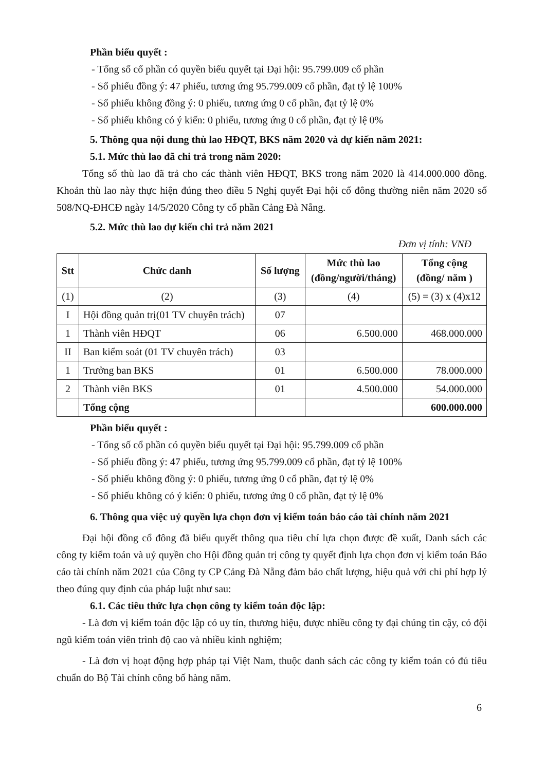Phần biểu quyết :
- Tổng số cổ phần có quyền biểu quyết tại Đại hội: 95.799.009 cổ phần
- Số phiếu đồng ý: 47 phiếu, tương ứng 95.799.009 cổ phần, đạt tỷ lệ 100%
- Số phiếu không đồng ý: 0 phiếu, tương ứng 0 cổ phần, đạt tỷ lệ 0%
- Số phiếu không có ý kiến: 0 phiếu, tương ứng 0 cổ phần, đạt tỷ lệ 0%
5. Thông qua nội dung thù lao HĐQT, BKS năm 2020 và dự kiến năm 2021:
5.1. Mức thù lao đã chi trả trong năm 2020:
Tổng số thù lao đã trả cho các thành viên HĐQT, BKS trong năm 2020 là 414.000.000 đồng. Khoản thù lao này thực hiện đúng theo điều 5 Nghị quyết Đại hội cổ đông thường niên năm 2020 số 508/NQ-ĐHCĐ ngày 14/5/2020 Công ty cổ phần Cảng Đà Nẵng.
5.2. Mức thù lao dự kiến chi trả năm 2021
Đơn vị tính: VNĐ
| Stt | Chức danh | Số lượng | Mức thù lao (đồng/người/tháng) | Tổng cộng (đồng/ năm ) |
| --- | --- | --- | --- | --- |
| (1) | (2) | (3) | (4) | (5) = (3) x (4)x12 |
| I | Hội đồng quản trị(01 TV chuyên trách) | 07 | | |
| 1 | Thành viên HĐQT | 06 | 6.500.000 | 468.000.000 |
| II | Ban kiểm soát (01 TV chuyên trách) | 03 | | |
| 1 | Trưởng ban BKS | 01 | 6.500.000 | 78.000.000 |
| 2 | Thành viên BKS | 01 | 4.500.000 | 54.000.000 |
| | Tổng cộng | | | 600.000.000 |
Phần biểu quyết :
- Tổng số cổ phần có quyền biểu quyết tại Đại hội: 95.799.009 cổ phần
- Số phiếu đồng ý: 47 phiếu, tương ứng 95.799.009 cổ phần, đạt tỷ lệ 100%
- Số phiếu không đồng ý: 0 phiếu, tương ứng 0 cổ phần, đạt tỷ lệ 0%
- Số phiếu không có ý kiến: 0 phiếu, tương ứng 0 cổ phần, đạt tỷ lệ 0%
6. Thông qua việc uỷ quyền lựa chọn đơn vị kiểm toán báo cáo tài chính năm 2021
Đại hội đồng cổ đông đã biểu quyết thông qua tiêu chí lựa chọn được đề xuất, Danh sách các công ty kiểm toán và uỷ quyền cho Hội đồng quản trị công ty quyết định lựa chọn đơn vị kiểm toán Báo cáo tài chính năm 2021 của Công ty CP Cảng Đà Nẵng đảm bảo chất lượng, hiệu quả với chi phí hợp lý theo đúng quy định của pháp luật như sau:
6.1. Các tiêu thức lựa chọn công ty kiểm toán độc lập:
- Là đơn vị kiểm toán độc lập có uy tín, thương hiệu, được nhiều công ty đại chúng tin cậy, có đội ngũ kiểm toán viên trình độ cao và nhiều kinh nghiệm;
- Là đơn vị hoạt động hợp pháp tại Việt Nam, thuộc danh sách các công ty kiểm toán có đủ tiêu chuẩn do Bộ Tài chính công bố hàng năm.
6